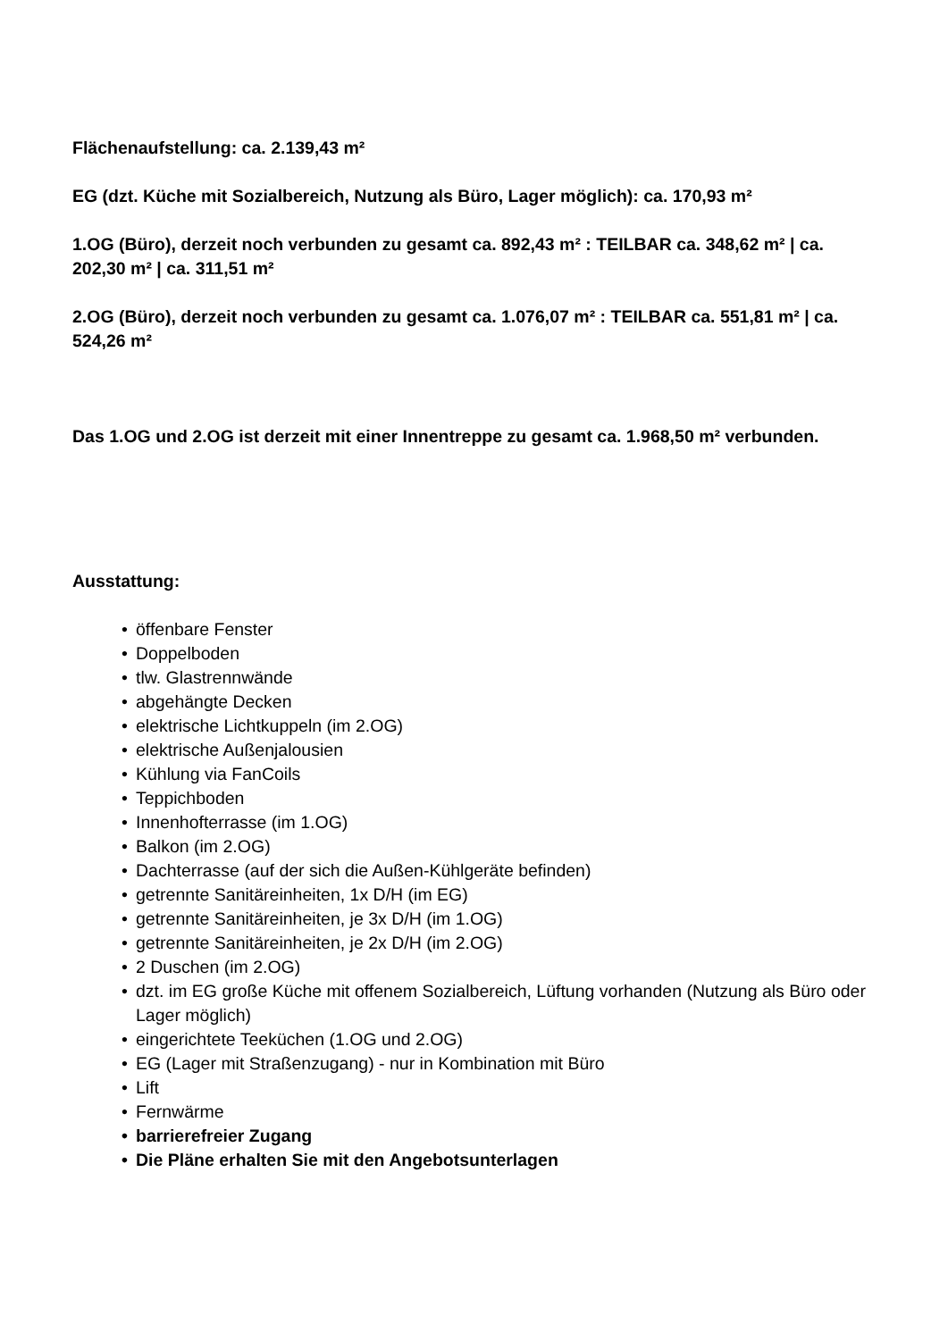Flächenaufstellung: ca. 2.139,43 m²
EG (dzt. Küche mit Sozialbereich, Nutzung als Büro, Lager möglich): ca. 170,93 m²
1.OG (Büro), derzeit noch verbunden zu gesamt ca. 892,43 m² : TEILBAR ca. 348,62 m² | ca. 202,30 m² | ca. 311,51 m²
2.OG (Büro), derzeit noch verbunden zu gesamt ca. 1.076,07 m² : TEILBAR ca. 551,81 m² | ca. 524,26 m²
Das 1.OG und 2.OG ist derzeit mit einer Innentreppe zu gesamt ca. 1.968,50 m² verbunden.
Ausstattung:
• öffenbare Fenster
• Doppelboden
• tlw. Glastrennwände
• abgehängte Decken
• elektrische Lichtkuppeln (im 2.OG)
• elektrische Außenjalousien
• Kühlung via FanCoils
• Teppichboden
• Innenhofterrasse (im 1.OG)
• Balkon (im 2.OG)
• Dachterrasse (auf der sich die Außen-Kühlgeräte befinden)
• getrennte Sanitäreinheiten, 1x D/H (im EG)
• getrennte Sanitäreinheiten, je 3x D/H (im 1.OG)
• getrennte Sanitäreinheiten, je 2x D/H (im 2.OG)
• 2 Duschen (im 2.OG)
• dzt. im EG große Küche mit offenem Sozialbereich, Lüftung vorhanden (Nutzung als Büro oder Lager möglich)
• eingerichtete Teeküchen (1.OG und 2.OG)
• EG (Lager mit Straßenzugang) - nur in Kombination mit Büro
• Lift
• Fernwärme
• barrierefreier Zugang
• Die Pläne erhalten Sie mit den Angebotsunterlagen